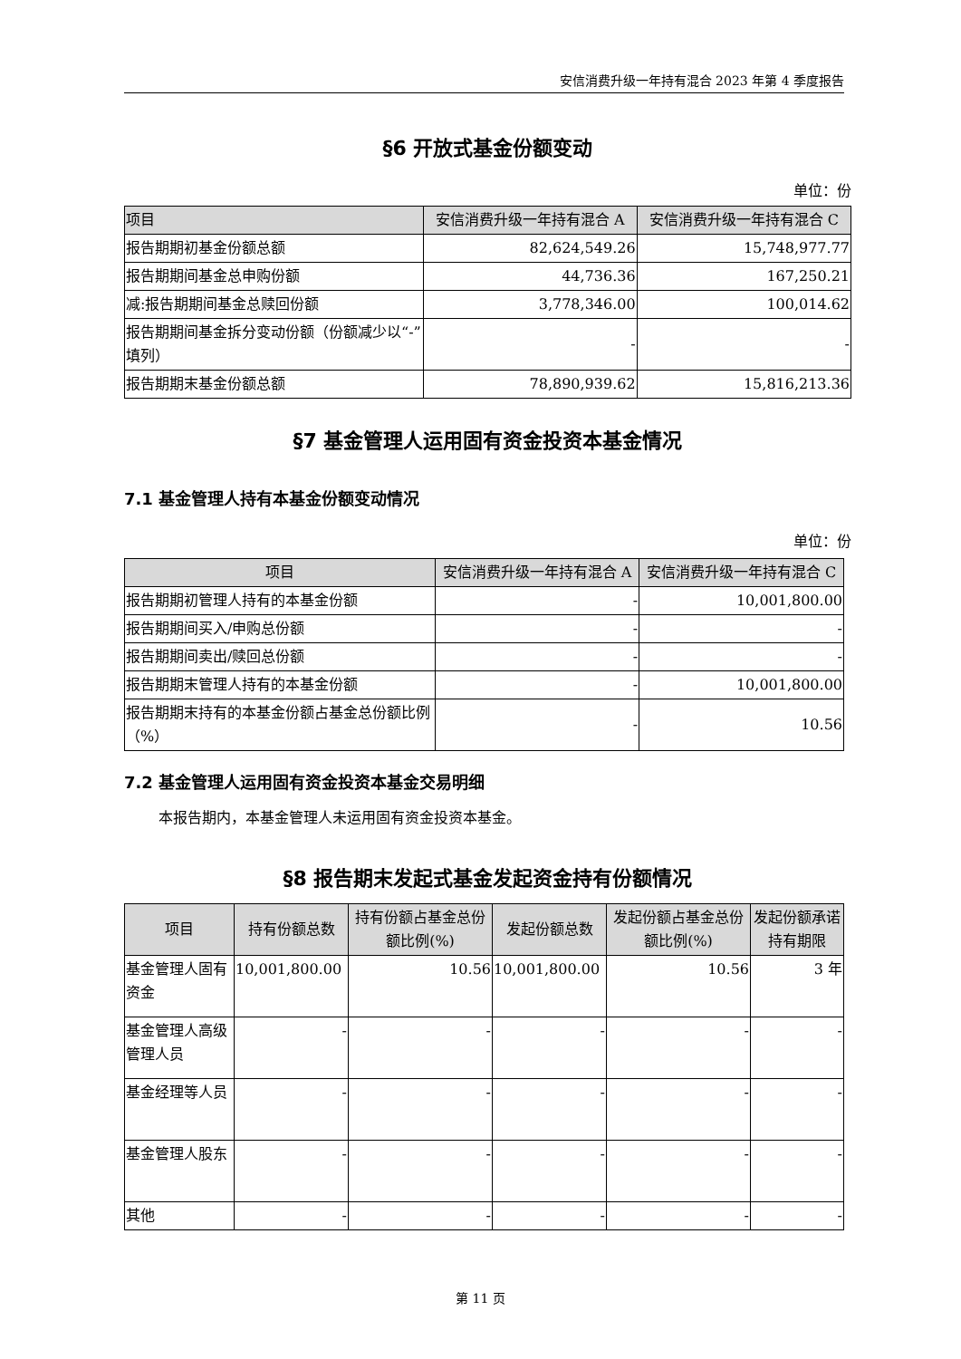安信消费升级一年持有混合 2023 年第 4 季度报告
§6 开放式基金份额变动
单位：份
| 项目 | 安信消费升级一年持有混合 A | 安信消费升级一年持有混合 C |
| --- | --- | --- |
| 报告期期初基金份额总额 | 82,624,549.26 | 15,748,977.77 |
| 报告期期间基金总申购份额 | 44,736.36 | 167,250.21 |
| 减:报告期期间基金总赎回份额 | 3,778,346.00 | 100,014.62 |
| 报告期期间基金拆分变动份额（份额减少以“-”填列） | - | - |
| 报告期期末基金份额总额 | 78,890,939.62 | 15,816,213.36 |
§7 基金管理人运用固有资金投资本基金情况
7.1 基金管理人持有本基金份额变动情况
单位：份
| 项目 | 安信消费升级一年持有混合 A | 安信消费升级一年持有混合 C |
| --- | --- | --- |
| 报告期期初管理人持有的本基金份额 | - | 10,001,800.00 |
| 报告期期间买入/申购总份额 | - | - |
| 报告期期间卖出/赎回总份额 | - | - |
| 报告期期末管理人持有的本基金份额 | - | 10,001,800.00 |
| 报告期期末持有的本基金份额占基金总份额比例（%） | - | 10.56 |
7.2 基金管理人运用固有资金投资本基金交易明细
本报告期内，本基金管理人未运用固有资金投资本基金。
§8 报告期末发起式基金发起资金持有份额情况
| 项目 | 持有份额总数 | 持有份额占基金总份额比例(%) | 发起份额总数 | 发起份额占基金总份额比例(%) | 发起份额承诺持有期限 |
| --- | --- | --- | --- | --- | --- |
| 基金管理人固有资金 | 10,001,800.00 | 10.56 | 10,001,800.00 | 10.56 | 3 年 |
| 基金管理人高级管理人员 | - | - | - | - | - |
| 基金经理等人员 | - | - | - | - | - |
| 基金管理人股东 | - | - | - | - | - |
| 其他 | - | - | - | - | - |
第 11 页